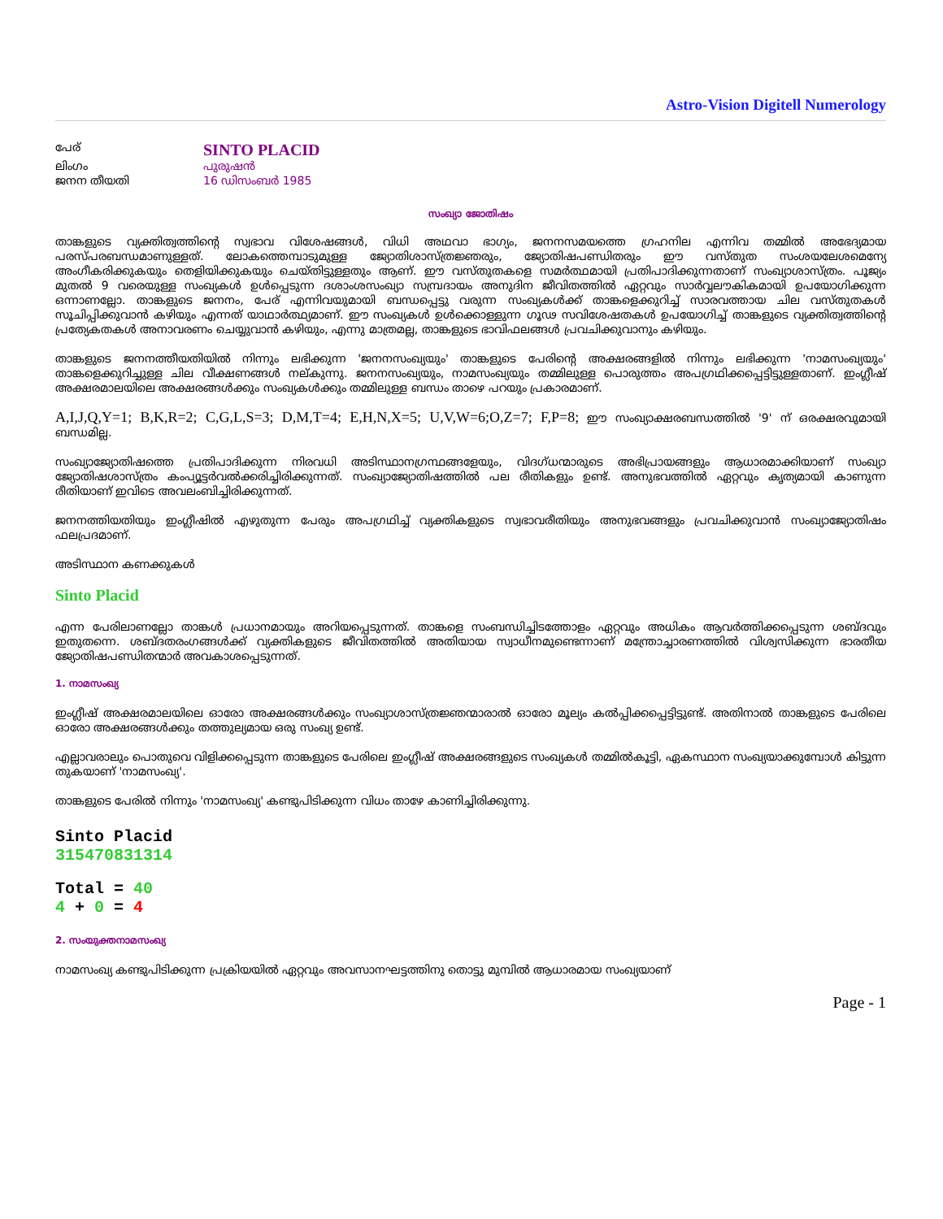Astro-Vision Digitell Numerology
| പേര് | SINTO PLACID |
| ലിംഗം | പുരുഷന്‍ |
| ജനന തീയതി | 16 ഡിസംബര്‍ 1985 |
സംഖ്യാ ജോതിഷം
താങ്കളുടെ വ്യക്തിത്വത്തിന്റെ സ്വഭാവ വിശേഷങ്ങള്‍, വിധി അഥവാ ഭാഗ്യം, ജനനസമയത്തെ ഗ്രഹനില എന്നിവ തമ്മില്‍ അഭേദ്യമായ പരസ്പരബന്ധമാണുള്ളത്. ലോകത്തെമ്പാടുമുള്ള ജ്യോതിശാസ്ത്രജ്ഞരും, ജ്യോതിഷപണ്ഡിതരും ഈ വസ്തുത സംശയലേശമെന്യേ അംഗീകരിക്കുകയും തെളിയിക്കുകയും ചെയ്തിട്ടുള്ളതും ആണ്. ഈ വസ്തുതകളെ സമര്‍ത്ഥമായി പ്രതിപാദിക്കുന്നതാണ് സംഖ്യാശാസ്ത്രം. പൂജ്യം മുതല്‍ 9 വരെയുള്ള സംഖ്യകള്‍ ഉള്‍പ്പെടുന്ന ദശാംശസംഖ്യാ സമ്പ്രദായം അനുദിന ജീവിതത്തില്‍ ഏറ്റവും സാര്‍വ്വലൗകികമായി ഉപയോഗിക്കുന്ന ഒന്നാണല്ലോ. താങ്കളുടെ ജനനം, പേര് എന്നിവയുമായി ബന്ധപ്പെട്ടു വരുന്ന സംഖ്യകള്‍ക്ക് താങ്കളെക്കുറിച്ച് സാരവത്തായ ചില വസ്തുതകള്‍ സൂചിപ്പിക്കുവാന്‍ കഴിയും എന്നത് യാഥാര്‍ത്ഥ്യമാണ്. ഈ സംഖ്യകള്‍ ഉള്‍ക്കൊള്ളുന്ന ഗൂഢ സവിശേഷതകള്‍ ഉപയോഗിച്ച് താങ്കളുടെ വ്യക്തിത്വത്തിന്റെ പ്രത്യേകതകള്‍ അനാവരണം ചെയ്യുവാന്‍ കഴിയും, എന്നു മാത്രമല്ല, താങ്കളുടെ ഭാവിഫലങ്ങള്‍ പ്രവചിക്കുവാനും കഴിയും.
താങ്കളുടെ ജനനത്തീയതിയില്‍ നിന്നും ലഭിക്കുന്ന 'ജനനസംഖ്യയും' താങ്കളുടെ പേരിന്റെ അക്ഷരങ്ങളില്‍ നിന്നും ലഭിക്കുന്ന 'നാമസംഖ്യയും' താങ്കളെക്കുറിച്ചുള്ള ചില വീക്ഷണങ്ങള്‍ നല്കുന്നു. ജനനസംഖ്യയും, നാമസംഖ്യയും തമ്മിലുള്ള പൊരുത്തം അപഗ്രഥിക്കപ്പെട്ടിട്ടുള്ളതാണ്. ഇംഗ്ലീഷ് അക്ഷരമാലയിലെ അക്ഷരങ്ങള്‍ക്കും സംഖ്യകള്‍ക്കും തമ്മിലുള്ള ബന്ധം താഴെ പറയും പ്രകാരമാണ്.
A,I,J,Q,Y=1; B,K,R=2; C,G,L,S=3; D,M,T=4; E,H,N,X=5; U,V,W=6;O,Z=7; F,P=8; ഈ സംഖ്യാക്ഷരബന്ധത്തില്‍ '9' ന് ഒരക്ഷരവുമായി ബന്ധമില്ല.
സംഖ്യാജ്യോതിഷത്തെ പ്രതിപാദിക്കുന്ന നിരവധി അടിസ്ഥാനഗ്രന്ഥങ്ങളേയും, വിദഗ്ധന്മാരുടെ അഭിപ്രായങ്ങളും ആധാരമാക്കിയാണ് സംഖ്യാ ജ്യോതിഷശാസ്ത്രം കംപ്യൂട്ടര്‍വല്‍ക്കരിച്ചിരിക്കുന്നത്. സംഖ്യാജ്യോതിഷത്തില്‍ പല രീതികളും ഉണ്ട്. അനുഭവത്തില്‍ ഏറ്റവും കൃത്യമായി കാണുന്ന രീതിയാണ് ഇവിടെ അവലംബിച്ചിരിക്കുന്നത്.
ജനനത്തിയതിയും ഇംഗ്ലീഷില്‍ എഴുതുന്ന പേരും അപഗ്രഥിച്ച് വ്യക്തികളുടെ സ്വഭാവരീതിയും അനുഭവങ്ങളും പ്രവചിക്കുവാന്‍ സംഖ്യാജ്യോതിഷം ഫലപ്രദമാണ്.
അടിസ്ഥാന കണക്കുകള്‍
Sinto Placid
എന്ന പേരിലാണല്ലോ താങ്കള്‍ പ്രധാനമായും അറിയപ്പെടുന്നത്. താങ്കളെ സംബന്ധിച്ചിടത്തോളം ഏറ്റവും അധികം ആവര്‍ത്തിക്കപ്പെടുന്ന ശബ്ദവും ഇതുതന്നെ. ശബ്ദതരംഗങ്ങള്‍ക്ക് വ്യക്തികളുടെ ജീവിതത്തില്‍ അതിയായ സ്വാധീനമുണ്ടെന്നാണ് മന്ത്രോച്ചാരണത്തില്‍ വിശ്വസിക്കുന്ന ഭാരതീയ ജ്യോതിഷപണ്ഡിതന്മാര്‍ അവകാശപ്പെടുന്നത്.
1. നാമസംഖ്യ
ഇംഗ്ലീഷ് അക്ഷരമാലയിലെ ഓരോ അക്ഷരങ്ങള്‍ക്കും സംഖ്യാശാസ്ത്രജ്ഞന്മാരാല്‍ ഓരോ മൂല്യം കല്‍പ്പിക്കപ്പെട്ടിട്ടുണ്ട്. അതിനാല്‍ താങ്കളുടെ പേരിലെ ഓരോ അക്ഷരങ്ങള്‍ക്കും തത്തുല്യമായ ഒരു സംഖ്യ ഉണ്ട്.
എല്ലാവരാലും പൊതുവെ വിളിക്കപ്പെടുന്ന താങ്കളുടെ പേരിലെ ഇംഗ്ലീഷ് അക്ഷരങ്ങളുടെ സംഖ്യകള്‍ തമ്മില്‍കൂട്ടി, ഏകസ്ഥാന സംഖ്യയാക്കുമ്പോള്‍ കിട്ടുന്ന തുകയാണ് 'നാമസംഖ്യ'.
താങ്കളുടെ പേരില്‍ നിന്നും 'നാമസംഖ്യ' കണ്ടുപിടിക്കുന്ന വിധം താഴേ കാണിച്ചിരിക്കുന്നു.
Sinto Placid
315470831314
Total = 40
4 + 0 = 4
2. സംയുക്തനാമസംഖ്യ
നാമസംഖ്യ കണ്ടുപിടിക്കുന്ന പ്രക്രിയയില്‍ ഏറ്റവും അവസാനഘട്ടത്തിനു തൊട്ടു മുമ്പില്‍ ആധാരമായ സംഖ്യയാണ്
Page - 1